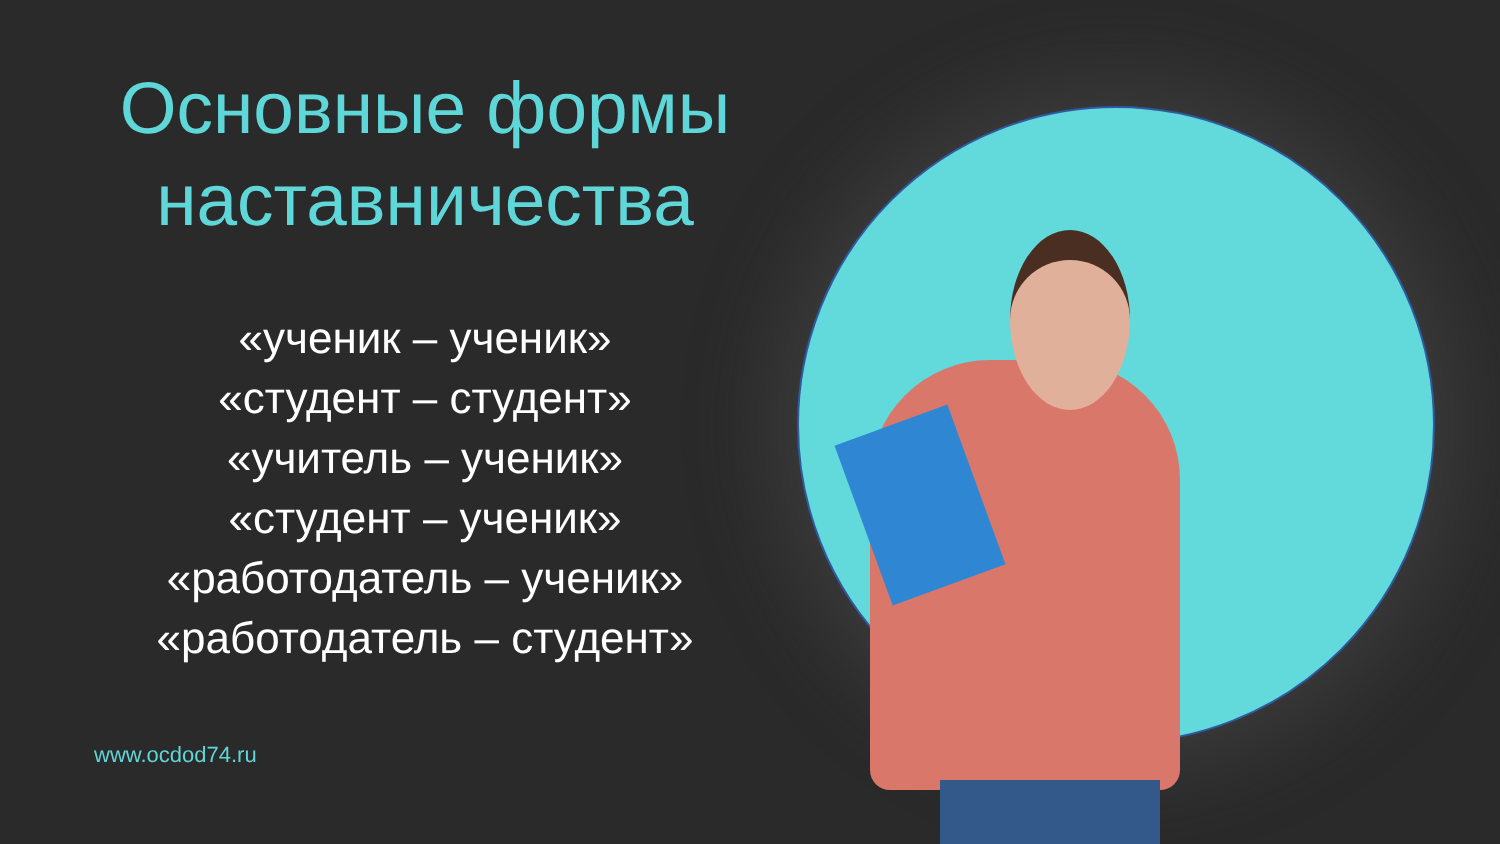Основные формы
наставничества
«ученик – ученик»
«студент – студент»
«учитель – ученик»
«студент – ученик»
«работодатель – ученик»
«работодатель – студент»
www.ocdod74.ru